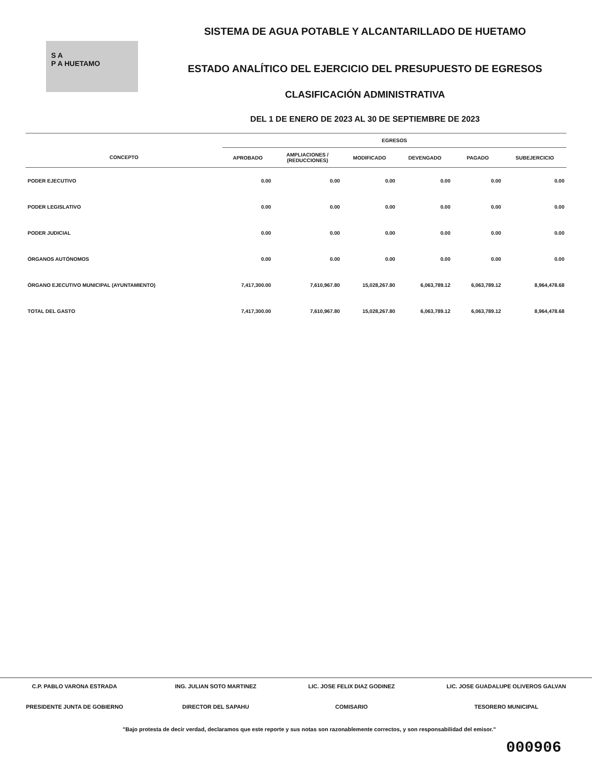S A
P A HUETAMO
SISTEMA DE AGUA POTABLE Y ALCANTARILLADO DE HUETAMO
ESTADO ANALÍTICO DEL EJERCICIO DEL PRESUPUESTO DE EGRESOS
CLASIFICACIÓN ADMINISTRATIVA
DEL 1 DE ENERO DE 2023 AL 30 DE SEPTIEMBRE DE 2023
| | EGRESOS | | | | | |
| --- | --- | --- | --- | --- | --- | --- |
| CONCEPTO | APROBADO | AMPLIACIONES / (REDUCCIONES) | MODIFICADO | DEVENGADO | PAGADO | SUBEJERCICIO |
| PODER EJECUTIVO | 0.00 | 0.00 | 0.00 | 0.00 | 0.00 | 0.00 |
| PODER LEGISLATIVO | 0.00 | 0.00 | 0.00 | 0.00 | 0.00 | 0.00 |
| PODER JUDICIAL | 0.00 | 0.00 | 0.00 | 0.00 | 0.00 | 0.00 |
| ÓRGANOS AUTÓNOMOS | 0.00 | 0.00 | 0.00 | 0.00 | 0.00 | 0.00 |
| ÓRGANO EJECUTIVO MUNICIPAL (AYUNTAMIENTO) | 7,417,300.00 | 7,610,967.80 | 15,028,267.80 | 6,063,789.12 | 6,063,789.12 | 8,964,478.68 |
| TOTAL DEL GASTO | 7,417,300.00 | 7,610,967.80 | 15,028,267.80 | 6,063,789.12 | 6,063,789.12 | 8,964,478.68 |
C.P. PABLO VARONA ESTRADA
PRESIDENTE JUNTA DE GOBIERNO
ING. JULIAN SOTO MARTINEZ
DIRECTOR DEL SAPAHU
LIC. JOSE FELIX DIAZ GODINEZ
COMISARIO
LIC. JOSE GUADALUPE OLIVEROS GALVAN
TESORERO MUNICIPAL
"Bajo protesta de decir verdad, declaramos que este reporte y sus notas son razonablemente correctos, y son responsabilidad del emisor."
000906